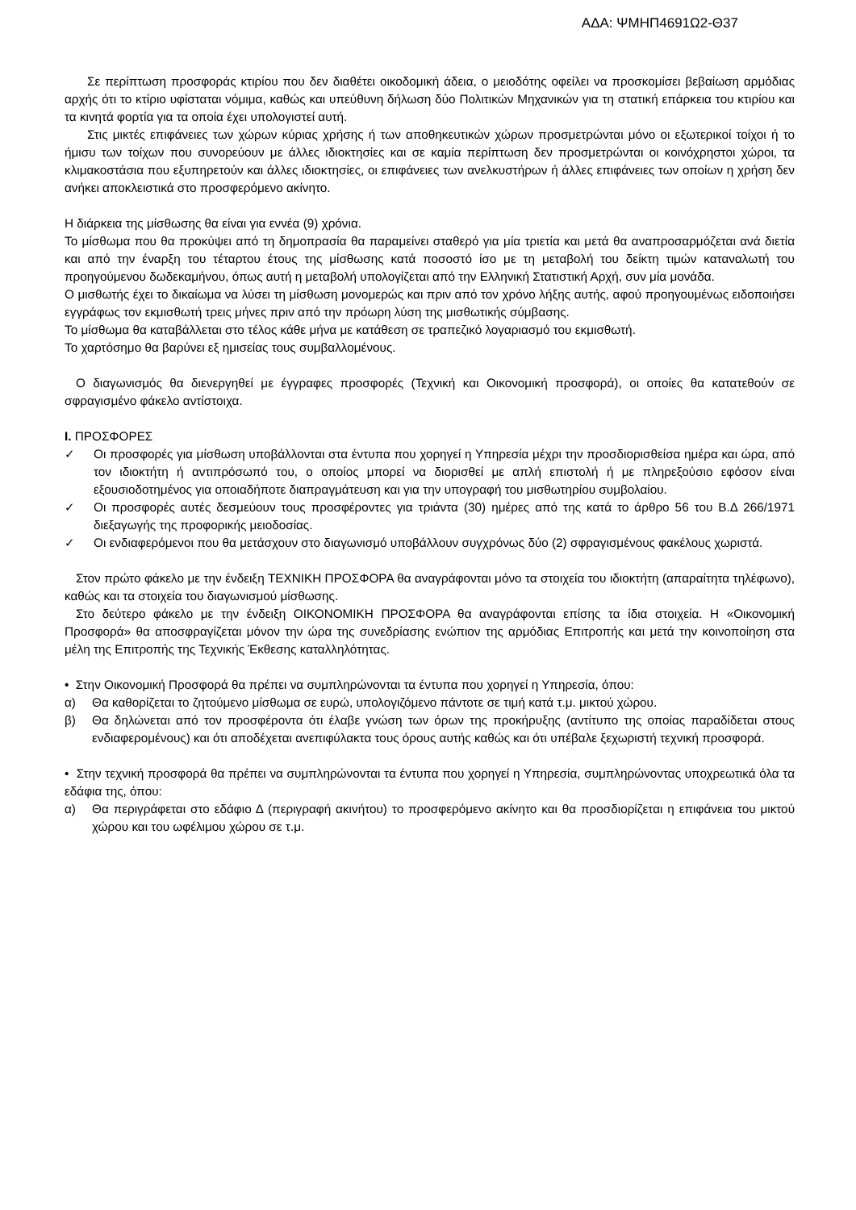ΑΔΑ: ΨΜΗΠ4691Ω2-Θ37
Σε περίπτωση προσφοράς κτιρίου που δεν διαθέτει οικοδομική άδεια, ο μειοδότης οφείλει να προσκομίσει βεβαίωση αρμόδιας αρχής ότι το κτίριο υφίσταται νόμιμα, καθώς και υπεύθυνη δήλωση δύο Πολιτικών Μηχανικών για τη στατική επάρκεια του κτιρίου και τα κινητά φορτία για τα οποία έχει υπολογιστεί αυτή.
Στις μικτές επιφάνειες των χώρων κύριας χρήσης ή των αποθηκευτικών χώρων προσμετρώνται μόνο οι εξωτερικοί τοίχοι ή το ήμισυ των τοίχων που συνορεύουν με άλλες ιδιοκτησίες και σε καμία περίπτωση δεν προσμετρώνται οι κοινόχρηστοι χώροι, τα κλιμακοστάσια που εξυπηρετούν και άλλες ιδιοκτησίες, οι επιφάνειες των ανελκυστήρων ή άλλες επιφάνειες των οποίων η χρήση δεν ανήκει αποκλειστικά στο προσφερόμενο ακίνητο.
Η διάρκεια της μίσθωσης θα είναι για εννέα (9) χρόνια.
Το μίσθωμα που θα προκύψει από τη δημοπρασία θα παραμείνει σταθερό για μία τριετία και μετά θα αναπροσαρμόζεται ανά διετία και από την έναρξη του τέταρτου έτους της μίσθωσης κατά ποσοστό ίσο με τη μεταβολή του δείκτη τιμών καταναλωτή του προηγούμενου δωδεκαμήνου, όπως αυτή η μεταβολή υπολογίζεται από την Ελληνική Στατιστική Αρχή, συν μία μονάδα.
Ο μισθωτής έχει το δικαίωμα να λύσει τη μίσθωση μονομερώς και πριν από τον χρόνο λήξης αυτής, αφού προηγουμένως ειδοποιήσει εγγράφως τον εκμισθωτή τρεις μήνες πριν από την πρόωρη λύση της μισθωτικής σύμβασης.
Το μίσθωμα θα καταβάλλεται στο τέλος κάθε μήνα με κατάθεση σε τραπεζικό λογαριασμό του εκμισθωτή.
Το χαρτόσημο θα βαρύνει εξ ημισείας τους συμβαλλομένους.
Ο διαγωνισμός θα διενεργηθεί με έγγραφες προσφορές (Τεχνική και Οικονομική προσφορά), οι οποίες θα κατατεθούν σε σφραγισμένο φάκελο αντίστοιχα.
Ι. ΠΡΟΣΦΟΡΕΣ
✓ Οι προσφορές για μίσθωση υποβάλλονται στα έντυπα που χορηγεί η Υπηρεσία μέχρι την προσδιορισθείσα ημέρα και ώρα, από τον ιδιοκτήτη ή αντιπρόσωπό του, ο οποίος μπορεί να διορισθεί με απλή επιστολή ή με πληρεξούσιο εφόσον είναι εξουσιοδοτημένος για οποιαδήποτε διαπραγμάτευση και για την υπογραφή του μισθωτηρίου συμβολαίου.
✓ Οι προσφορές αυτές δεσμεύουν τους προσφέροντες για τριάντα (30) ημέρες από της κατά το άρθρο 56 του Β.Δ 266/1971 διεξαγωγής της προφορικής μειοδοσίας.
✓ Οι ενδιαφερόμενοι που θα μετάσχουν στο διαγωνισμό υποβάλλουν συγχρόνως δύο (2) σφραγισμένους φακέλους χωριστά.
Στον πρώτο φάκελο με την ένδειξη ΤΕΧΝΙΚΗ ΠΡΟΣΦΟΡΑ θα αναγράφονται μόνο τα στοιχεία του ιδιοκτήτη (απαραίτητα τηλέφωνο), καθώς και τα στοιχεία του διαγωνισμού μίσθωσης.
Στο δεύτερο φάκελο με την ένδειξη ΟΙΚΟΝΟΜΙΚΗ ΠΡΟΣΦΟΡΑ θα αναγράφονται επίσης τα ίδια στοιχεία. Η «Οικονομική Προσφορά» θα αποσφραγίζεται μόνον την ώρα της συνεδρίασης ενώπιον της αρμόδιας Επιτροπής και μετά την κοινοποίηση στα μέλη της Επιτροπής της Τεχνικής Έκθεσης καταλληλότητας.
• Στην Οικονομική Προσφορά θα πρέπει να συμπληρώνονται τα έντυπα που χορηγεί η Υπηρεσία, όπου:
α) Θα καθορίζεται το ζητούμενο μίσθωμα σε ευρώ, υπολογιζόμενο πάντοτε σε τιμή κατά τ.μ. μικτού χώρου.
β) Θα δηλώνεται από τον προσφέροντα ότι έλαβε γνώση των όρων της προκήρυξης (αντίτυπο της οποίας παραδίδεται στους ενδιαφερομένους) και ότι αποδέχεται ανεπιφύλακτα τους όρους αυτής καθώς και ότι υπέβαλε ξεχωριστή τεχνική προσφορά.
• Στην τεχνική προσφορά θα πρέπει να συμπληρώνονται τα έντυπα που χορηγεί η Υπηρεσία, συμπληρώνοντας υποχρεωτικά όλα τα εδάφια της, όπου:
α) Θα περιγράφεται στο εδάφιο Δ (περιγραφή ακινήτου) το προσφερόμενο ακίνητο και θα προσδιορίζεται η επιφάνεια του μικτού χώρου και του ωφέλιμου χώρου σε τ.μ.